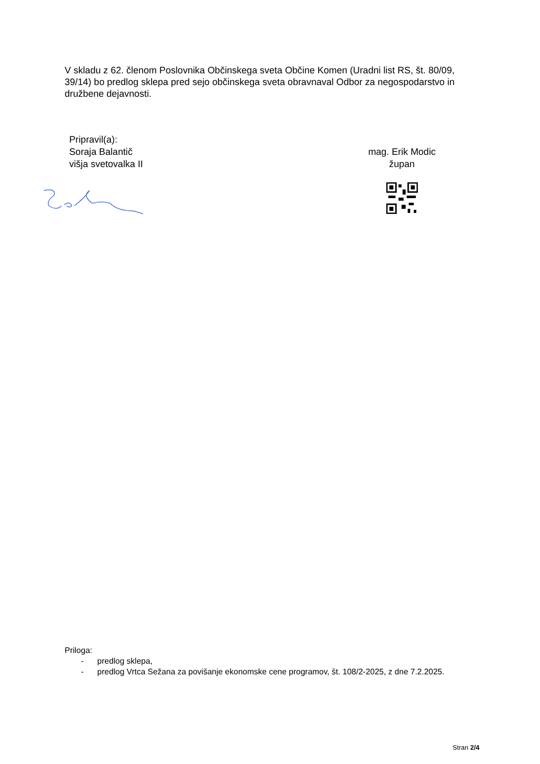V skladu z 62. členom Poslovnika Občinskega sveta Občine Komen (Uradni list RS, št. 80/09, 39/14) bo predlog sklepa pred sejo občinskega sveta obravnaval Odbor za negospodarstvo in družbene dejavnosti.
Pripravil(a):
Soraja Balantič
višja svetovalka II
mag. Erik Modic
župan
Priloga:
- predlog sklepa,
- predlog Vrtca Sežana za povišanje ekonomske cene programov, št. 108/2-2025, z dne 7.2.2025.
Stran 2/4